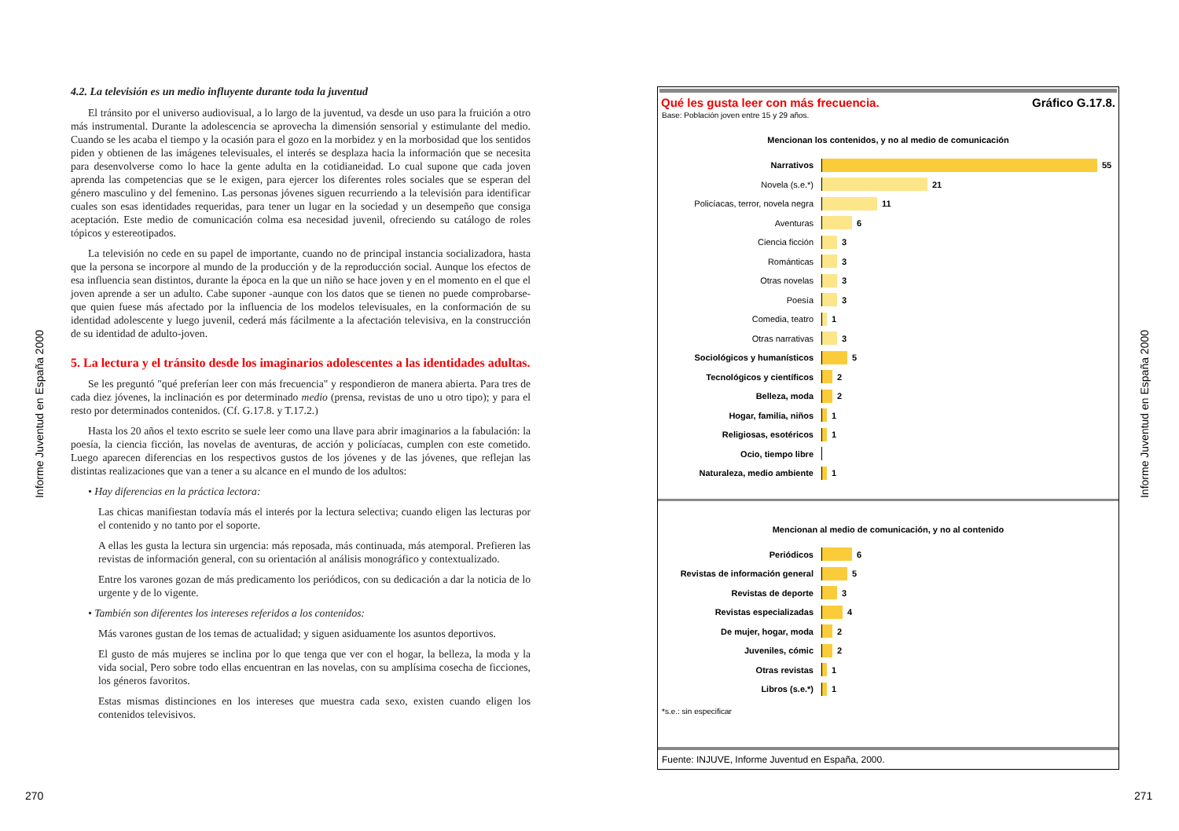Informe Juventud en España 2000
4.2. La televisión es un medio influyente durante toda la juventud
El tránsito por el universo audiovisual, a lo largo de la juventud, va desde un uso para la fruición a otro más instrumental. Durante la adolescencia se aprovecha la dimensión sensorial y estimulante del medio. Cuando se les acaba el tiempo y la ocasión para el gozo en la morbidez y en la morbosidad que los sentidos piden y obtienen de las imágenes televisuales, el interés se desplaza hacia la información que se necesita para desenvolverse como lo hace la gente adulta en la cotidianeidad. Lo cual supone que cada joven aprenda las competencias que se le exigen, para ejercer los diferentes roles sociales que se esperan del género masculino y del femenino. Las personas jóvenes siguen recurriendo a la televisión para identificar cuales son esas identidades requeridas, para tener un lugar en la sociedad y un desempeño que consiga aceptación. Este medio de comunicación colma esa necesidad juvenil, ofreciendo su catálogo de roles tópicos y estereotipados.
La televisión no cede en su papel de importante, cuando no de principal instancia socializadora, hasta que la persona se incorpore al mundo de la producción y de la reproducción social. Aunque los efectos de esa influencia sean distintos, durante la época en la que un niño se hace joven y en el momento en el que el joven aprende a ser un adulto. Cabe suponer -aunque con los datos que se tienen no puede comprobarse- que quien fuese más afectado por la influencia de los modelos televisuales, en la conformación de su identidad adolescente y luego juvenil, cederá más fácilmente a la afectación televisiva, en la construcción de su identidad de adulto-joven.
5. La lectura y el tránsito desde los imaginarios adolescentes a las identidades adultas.
Se les preguntó "qué preferían leer con más frecuencia" y respondieron de manera abierta. Para tres de cada diez jóvenes, la inclinación es por determinado medio (prensa, revistas de uno u otro tipo); y para el resto por determinados contenidos. (Cf. G.17.8. y T.17.2.)
Hasta los 20 años el texto escrito se suele leer como una llave para abrir imaginarios a la fabulación: la poesía, la ciencia ficción, las novelas de aventuras, de acción y policíacas, cumplen con este cometido. Luego aparecen diferencias en los respectivos gustos de los jóvenes y de las jóvenes, que reflejan las distintas realizaciones que van a tener a su alcance en el mundo de los adultos:
• Hay diferencias en la práctica lectora:
Las chicas manifiestan todavía más el interés por la lectura selectiva; cuando eligen las lecturas por el contenido y no tanto por el soporte.
A ellas les gusta la lectura sin urgencia: más reposada, más continuada, más atemporal. Prefieren las revistas de información general, con su orientación al análisis monográfico y contextualizado.
Entre los varones gozan de más predicamento los periódicos, con su dedicación a dar la noticia de lo urgente y de lo vigente.
• También son diferentes los intereses referidos a los contenidos:
Más varones gustan de los temas de actualidad; y siguen asiduamente los asuntos deportivos.
El gusto de más mujeres se inclina por lo que tenga que ver con el hogar, la belleza, la moda y la vida social, Pero sobre todo ellas encuentran en las novelas, con su amplísima cosecha de ficciones, los géneros favoritos.
Estas mismas distinciones en los intereses que muestra cada sexo, existen cuando eligen los contenidos televisivos.
270
Qué les gusta leer con más frecuencia. Gráfico G.17.8.
Base: Población joven entre 15 y 29 años.
Mencionan los contenidos, y no al medio de comunicación
Narrativos 55
Novela (s.e.*) 21
Policíacas, terror, novela negra
11
Aventuras 6
Ciencia ficción 3
Románticas 3
Otras novelas 3
Poesía 3
Comedia, teatro 1
Otras narrativas 3
Sociológicos y humanísticos 5
Tecnológicos y científicos 2
Belleza, moda 2
Hogar, familia, niños 1
Religiosas, esotéricos 1
Ocio, tiempo libre
Naturaleza, medio ambiente 1
Mencionan al medio de comunicación, y no al contenido
Periódicos 6
Revistas de información general
5
Revistas de deporte 3
Revistas especializadas 4
De mujer, hogar, moda 2
Juveniles, cómic 2
Otras revistas 1
Libros (s.e.*) 1
*s.e.: sin especificar
Fuente: INJUVE, Informe Juventud en España, 2000.
Informe Juventud en España 2000
271